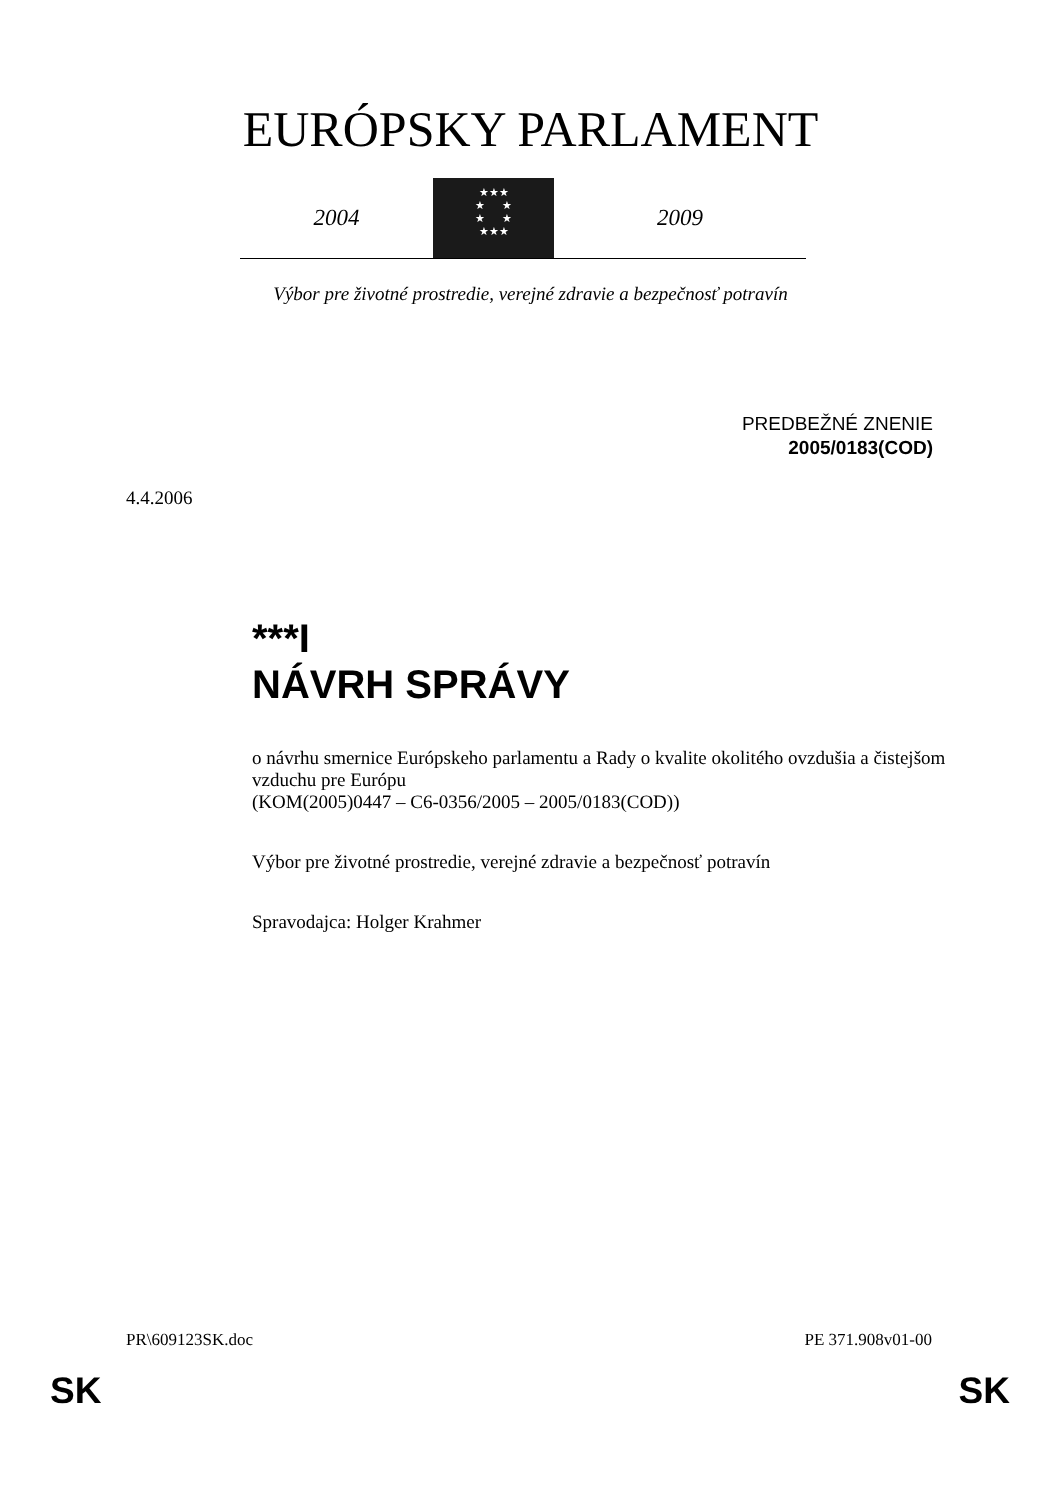EURÓPSKY PARLAMENT
2004
★★★
★ ★
★ ★
★★★
2009
Výbor pre životné prostredie, verejné zdravie a bezpečnosť potravín
PREDBEŽNÉ ZNENIE
2005/0183(COD)
4.4.2006
***I
NÁVRH SPRÁVY
o návrhu smernice Európskeho parlamentu a Rady o kvalite okolitého ovzdušia a čistejšom vzduchu pre Európu
(KOM(2005)0447 – C6-0356/2005 – 2005/0183(COD))
Výbor pre životné prostredie, verejné zdravie a bezpečnosť potravín
Spravodajca: Holger Krahmer
PR\609123SK.doc PE 371.908v01-00
SK SK